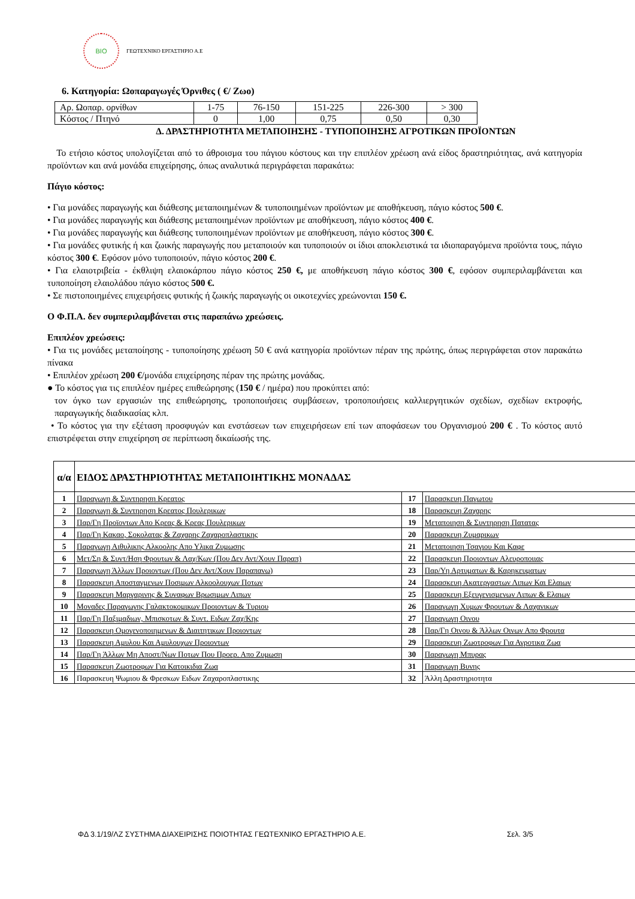BIO
ΓΕΩΤΕΧΝΙΚΟ ΕΡΓΑΣΤΗΡΙΟ Α.Ε
6. Κατηγορία: Ωοπαραγωγές Όρνιθες ( €/ Ζωο)
| Αρ. Ωοπαρ. ορνίθων | 1-75 | 76-150 | 151-225 | 226-300 | > 300 |
| Κόστος / Πτηνό | 0 | 1,00 | 0,75 | 0,50 | 0,30 |
Δ. ΔΡΑΣΤΗΡΙΟΤΗΤΑ ΜΕΤΑΠΟΙΗΣΗΣ - ΤΥΠΟΠΟΙΗΣΗΣ ΑΓΡΟΤΙΚΩΝ ΠΡΟΪΟΝΤΩΝ
Το ετήσιο κόστος υπολογίζεται από το άθροισμα του πάγιου κόστους και την επιπλέον χρέωση ανά είδος δραστηριότητας, ανά κατηγορία προϊόντων και ανά μονάδα επιχείρησης, όπως αναλυτικά περιγράφεται παρακάτω:
Πάγιο κόστος:
• Για μονάδες παραγωγής και διάθεσης μεταποιημένων & τυποποιημένων προϊόντων με αποθήκευση, πάγιο κόστος 500 €.
• Για μονάδες παραγωγής και διάθεσης μεταποιημένων προϊόντων με αποθήκευση, πάγιο κόστος 400 €.
• Για μονάδες παραγωγής και διάθεσης τυποποιημένων προϊόντων με αποθήκευση, πάγιο κόστος 300 €.
• Για μονάδες φυτικής ή και ζωικής παραγωγής που μεταποιούν και τυποποιούν οι ίδιοι αποκλειστικά τα ιδιοπαραγόμενα προϊόντα τους, πάγιο κόστος 300 €. Εφόσον μόνο τυποποιούν, πάγιο κόστος 200 €.
• Για ελαιοτριβεία - έκθλιψη ελαιοκάρπου πάγιο κόστος 250 €, με αποθήκευση πάγιο κόστος 300 €, εφόσον συμπεριλαμβάνεται και τυποποίηση ελαιολάδου πάγιο κόστος 500 €.
• Σε πιστοποιημένες επιχειρήσεις φυτικής ή ζωικής παραγωγής οι οικοτεχνίες χρεώνονται 150 €.
Ο Φ.Π.Α. δεν συμπεριλαμβάνεται στις παραπάνω χρεώσεις.
Επιπλέον χρεώσεις:
• Για τις μονάδες μεταποίησης - τυποποίησης χρέωση 50 € ανά κατηγορία προϊόντων πέραν της πρώτης, όπως περιγράφεται στον παρακάτω πίνακα
• Επιπλέον χρέωση 200 €/μονάδα επιχείρησης πέραν της πρώτης μονάδας.
● Το κόστος για τις επιπλέον ημέρες επιθεώρησης (150 € / ημέρα) που προκύπτει από:
τον όγκο των εργασιών της επιθεώρησης, τροποποιήσεις συμβάσεων, τροποποιήσεις καλλιεργητικών σχεδίων, σχεδίων εκτροφής, παραγωγικής διαδικασίας κλπ.
• Το κόστος για την εξέταση προσφυγών και ενστάσεων των επιχειρήσεων επί των αποφάσεων του Οργανισμού 200 € . Το κόστος αυτό επιστρέφεται στην επιχείρηση σε περίπτωση δικαίωσής της.
| α/α | ΕΙΔΟΣ ΔΡΑΣΤΗΡΙΟΤΗΤΑΣ ΜΕΤΑΠΟΙΗΤΙΚΗΣ ΜΟΝΑΔΑΣ | | |
| --- | --- | --- | --- |
| 1 | Παραγωγη & Συντηρηση Κρεατος | 17 | Παρασκευη Παγωτου |
| 2 | Παραγωγη & Συντηρηση Κρεατος Πουλερικων | 18 | Παρασκευη Ζαχαρης |
| 3 | Παρ/Γη Προϊοντων Απο Κρεας & Κρεας Πουλερικων | 19 | Μεταποιηση & Συντηρηση Πατατας |
| 4 | Παρ/Γη Κακαο, Σοκολατας & Ζαχαρης Ζαχαροπλαστικης | 20 | Παρασκευη Ζυμαρικων |
| 5 | Παραγωγη Αιθυλικης Αλκοολης Απο Υλικα Ζυμωσης | 21 | Μεταποιηση Τσαγιου Και Καφε |
| 6 | Μετ/Ση & Συντ/Ηση Φρουτων & Λαχ/Κων (Που Δεν Αντ/Χουν Παραπ) | 22 | Παρασκευη Προιοντων Αλευροποιιας |
| 7 | Παραγωγη Άλλων Προιοντων (Που Δεν Αντ/Χουν Παραπανω) | 23 | Παρ/Υη Αρτυματων & Καρηκευματων |
| 8 | Παρασκευη Αποσταγμενων Ποσιμων Αλκοολουχων Ποτων | 24 | Παρασκευη Ακατεργαστων Λιπων Και Ελαιων |
| 9 | Παρασκευη Μαργαρινης & Συναφων Βρωσιμων Λιπων | 25 | Παρασκευη Εξευγενισμενων Λιπων & Ελαιων |
| 10 | Μοναδες Παραγωγης Γαλακτοκομικων Προιοντων & Τυριου | 26 | Παραγωγη Χυμων Φρουτων & Λαχανικων |
| 11 | Παρ/Γη Παξιμαδιων, Μπισκοτων & Συντ. Ειδων Ζαχ/Κης | 27 | Παραγωγη Οινου |
| 12 | Παρασκευη Ομογενοποιημενων & Διαιτητικων Προιοντων | 28 | Παρ/Γη Οινου & Άλλων Οινων Απο Φρουτα |
| 13 | Παρασκευη Αμυλου Και Αμυλουχων Προιοντων | 29 | Παρασκευη Ζωοτροφων Για Αγροτικα Ζωα |
| 14 | Παρ/Γη Άλλων Μη Αποστ/Νων Ποτων Που Προερ. Απο Ζυμωση | 30 | Παραγωγη Μπυρας |
| 15 | Παρασκευη Ζωοτροφων Για Κατοικιδια Ζωα | 31 | Παραγωγη Βυνης |
| 16 | Παρασκευη Ψωμιου & Φρεσκων Ειδων Ζαχαροπλαστικης | 32 | Άλλη Δραστηριοτητα |
ΦΔ 3.1/19/ΛΖ ΣΥΣΤΗΜΑ ΔΙΑΧΕΙΡΙΣΗΣ ΠΟΙΟΤΗΤΑΣ ΓΕΩΤΕΧΝΙΚΟ ΕΡΓΑΣΤΗΡΙΟ Α.Ε. Σελ. 3/5